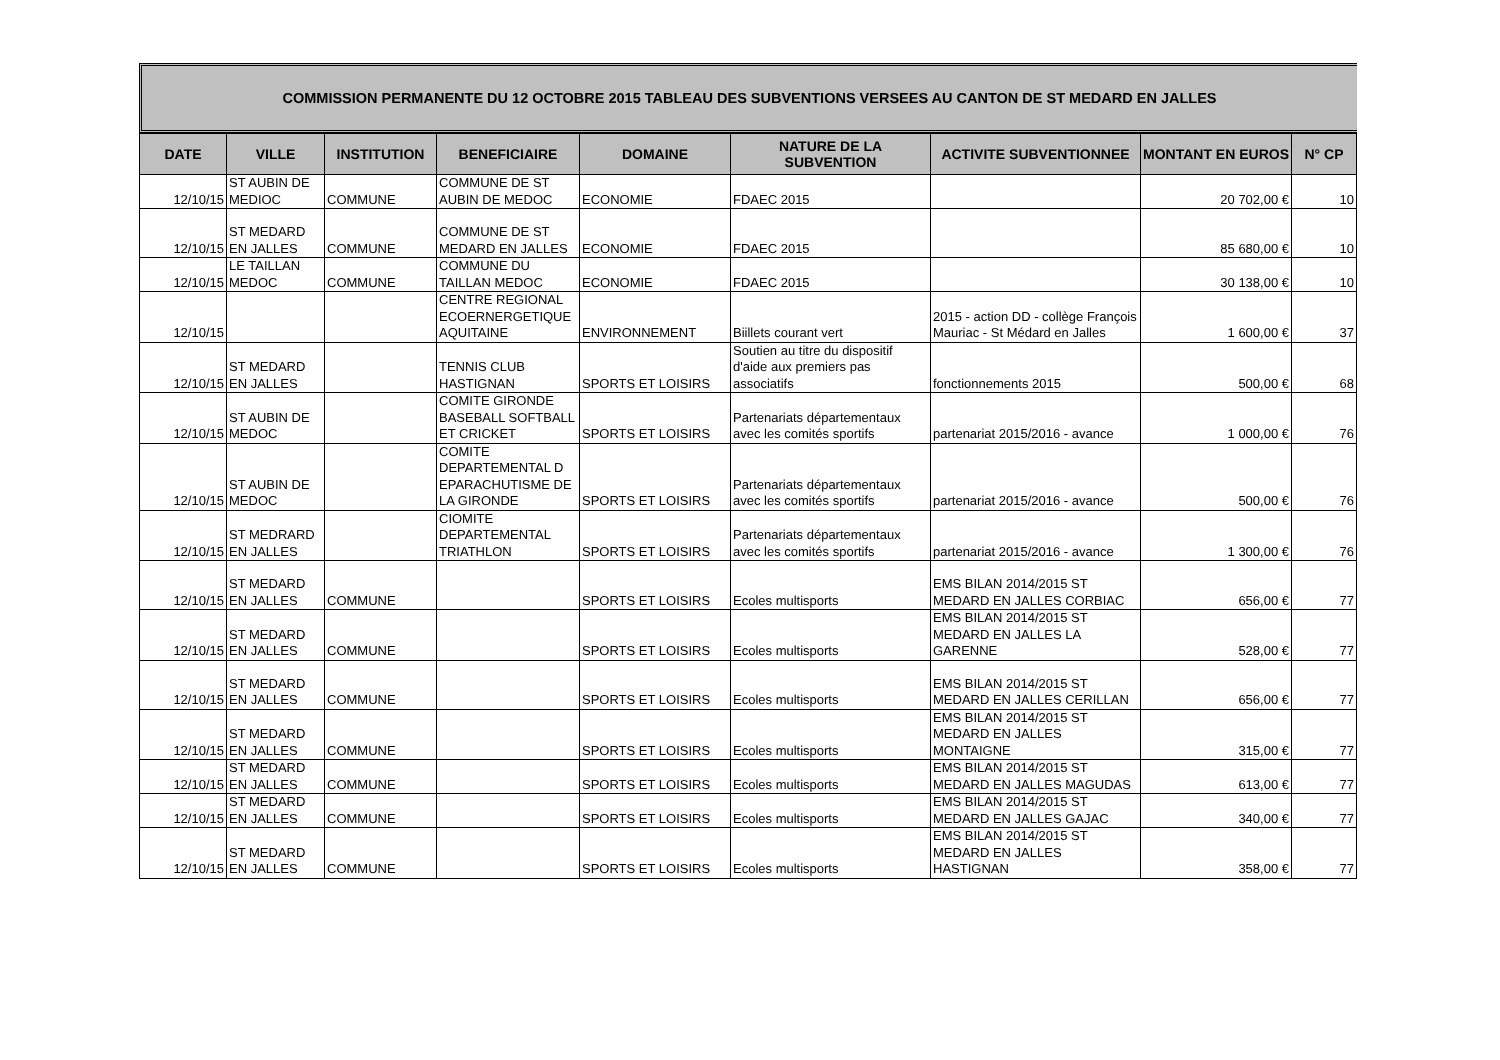COMMISSION PERMANENTE DU 12 OCTOBRE 2015 TABLEAU DES SUBVENTIONS VERSEES AU CANTON DE ST MEDARD EN JALLES
| DATE | VILLE | INSTITUTION | BENEFICIAIRE | DOMAINE | NATURE DE LA SUBVENTION | ACTIVITE SUBVENTIONNEE | MONTANT EN EUROS | N° CP |
| --- | --- | --- | --- | --- | --- | --- | --- | --- |
| 12/10/15 | ST AUBIN DE MEDIOC | COMMUNE | COMMUNE DE ST AUBIN DE MEDOC | ECONOMIE | FDAEC 2015 | | 20 702,00 € | 10 |
| 12/10/15 | ST MEDARD EN JALLES | COMMUNE | COMMUNE DE ST MEDARD EN JALLES | ECONOMIE | FDAEC 2015 | | 85 680,00 € | 10 |
| 12/10/15 | LE TAILLAN MEDOC | COMMUNE | COMMUNE DU TAILLAN MEDOC | ECONOMIE | FDAEC 2015 | | 30 138,00 € | 10 |
| 12/10/15 | | | CENTRE REGIONAL ECOERNERGETIQUE AQUITAINE | ENVIRONNEMENT | Biillets courant vert | 2015 - action DD - collège François Mauriac - St Médard en Jalles | 1 600,00 € | 37 |
| 12/10/15 | ST MEDARD EN JALLES | | TENNIS CLUB HASTIGNAN | SPORTS ET LOISIRS | Soutien au titre du dispositif d'aide aux premiers pas associatifs | fonctionnements 2015 | 500,00 € | 68 |
| 12/10/15 | ST AUBIN DE MEDOC | | COMITE GIRONDE BASEBALL SOFTBALL ET CRICKET | SPORTS ET LOISIRS | Partenariats départementaux avec les comités sportifs | partenariat 2015/2016 - avance | 1 000,00 € | 76 |
| 12/10/15 | ST AUBIN DE MEDOC | | COMITE DEPARTEMENTAL D EPARACHUTISME DE LA GIRONDE | SPORTS ET LOISIRS | Partenariats départementaux avec les comités sportifs | partenariat 2015/2016 - avance | 500,00 € | 76 |
| 12/10/15 | ST MEDRARD EN JALLES | | CIOMITE DEPARTEMENTAL TRIATHLON | SPORTS ET LOISIRS | Partenariats départementaux avec les comités sportifs | partenariat 2015/2016 - avance | 1 300,00 € | 76 |
| 12/10/15 | ST MEDARD EN JALLES | COMMUNE | | SPORTS ET LOISIRS | Ecoles multisports | EMS BILAN 2014/2015 ST MEDARD EN JALLES CORBIAC | 656,00 € | 77 |
| 12/10/15 | ST MEDARD EN JALLES | COMMUNE | | SPORTS ET LOISIRS | Ecoles multisports | EMS BILAN 2014/2015 ST MEDARD EN JALLES LA GARENNE | 528,00 € | 77 |
| 12/10/15 | ST MEDARD EN JALLES | COMMUNE | | SPORTS ET LOISIRS | Ecoles multisports | EMS BILAN 2014/2015 ST MEDARD EN JALLES CERILLAN | 656,00 € | 77 |
| 12/10/15 | ST MEDARD EN JALLES | COMMUNE | | SPORTS ET LOISIRS | Ecoles multisports | EMS BILAN 2014/2015 ST MEDARD EN JALLES MONTAIGNE | 315,00 € | 77 |
| 12/10/15 | ST MEDARD EN JALLES | COMMUNE | | SPORTS ET LOISIRS | Ecoles multisports | EMS BILAN 2014/2015 ST MEDARD EN JALLES MAGUDAS | 613,00 € | 77 |
| 12/10/15 | ST MEDARD EN JALLES | COMMUNE | | SPORTS ET LOISIRS | Ecoles multisports | EMS BILAN 2014/2015 ST MEDARD EN JALLES GAJAC | 340,00 € | 77 |
| 12/10/15 | ST MEDARD EN JALLES | COMMUNE | | SPORTS ET LOISIRS | Ecoles multisports | EMS BILAN 2014/2015 ST MEDARD EN JALLES HASTIGNAN | 358,00 € | 77 |